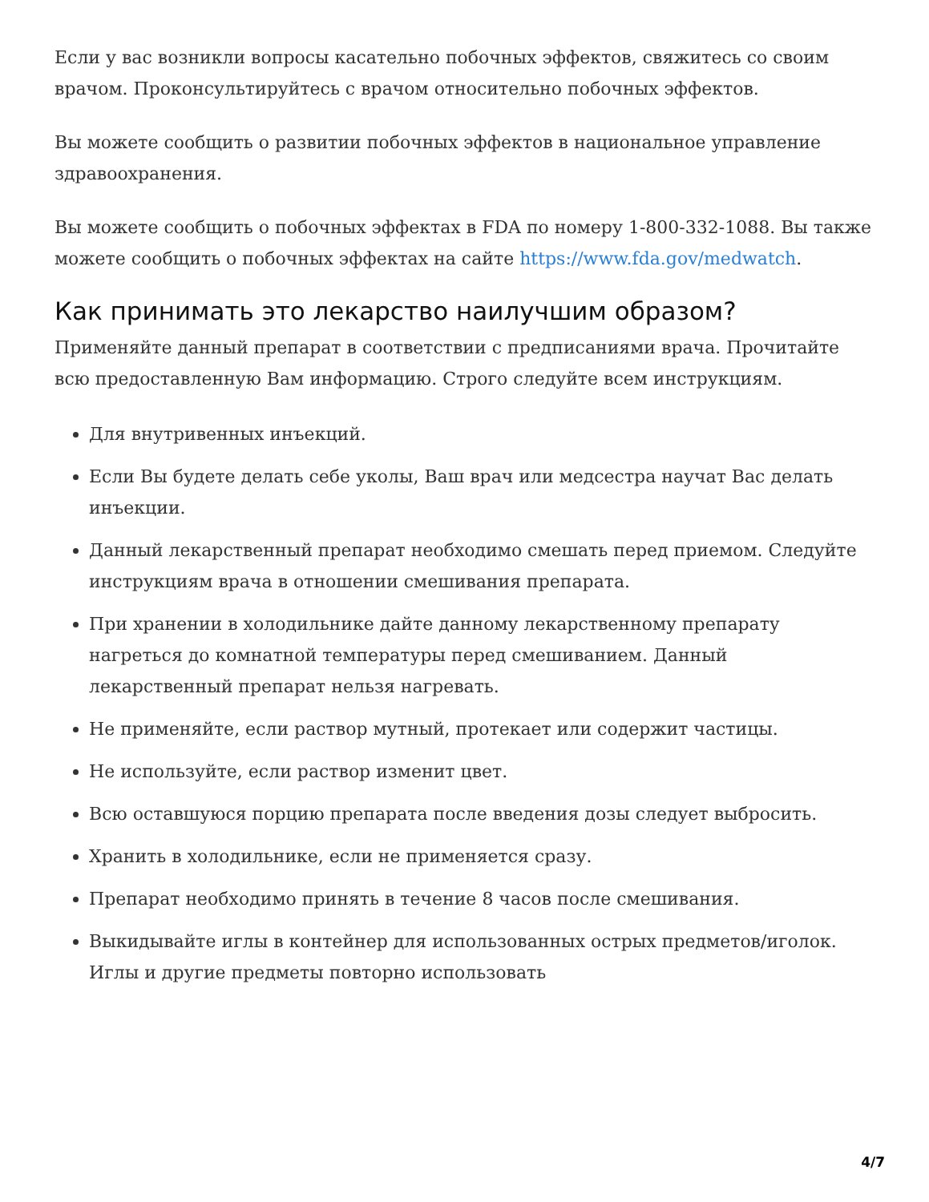Если у вас возникли вопросы касательно побочных эффектов, свяжитесь со своим врачом. Проконсультируйтесь с врачом относительно побочных эффектов.
Вы можете сообщить о развитии побочных эффектов в национальное управление здравоохранения.
Вы можете сообщить о побочных эффектах в FDA по номеру 1-800-332-1088. Вы также можете сообщить о побочных эффектах на сайте https://www.fda.gov/medwatch.
Как принимать это лекарство наилучшим образом?
Применяйте данный препарат в соответствии с предписаниями врача. Прочитайте всю предоставленную Вам информацию. Строго следуйте всем инструкциям.
Для внутривенных инъекций.
Если Вы будете делать себе уколы, Ваш врач или медсестра научат Вас делать инъекции.
Данный лекарственный препарат необходимо смешать перед приемом. Следуйте инструкциям врача в отношении смешивания препарата.
При хранении в холодильнике дайте данному лекарственному препарату нагреться до комнатной температуры перед смешиванием. Данный лекарственный препарат нельзя нагревать.
Не применяйте, если раствор мутный, протекает или содержит частицы.
Не используйте, если раствор изменит цвет.
Всю оставшуюся порцию препарата после введения дозы следует выбросить.
Хранить в холодильнике, если не применяется сразу.
Препарат необходимо принять в течение 8 часов после смешивания.
Выкидывайте иглы в контейнер для использованных острых предметов/иголок. Иглы и другие предметы повторно использовать
4/7